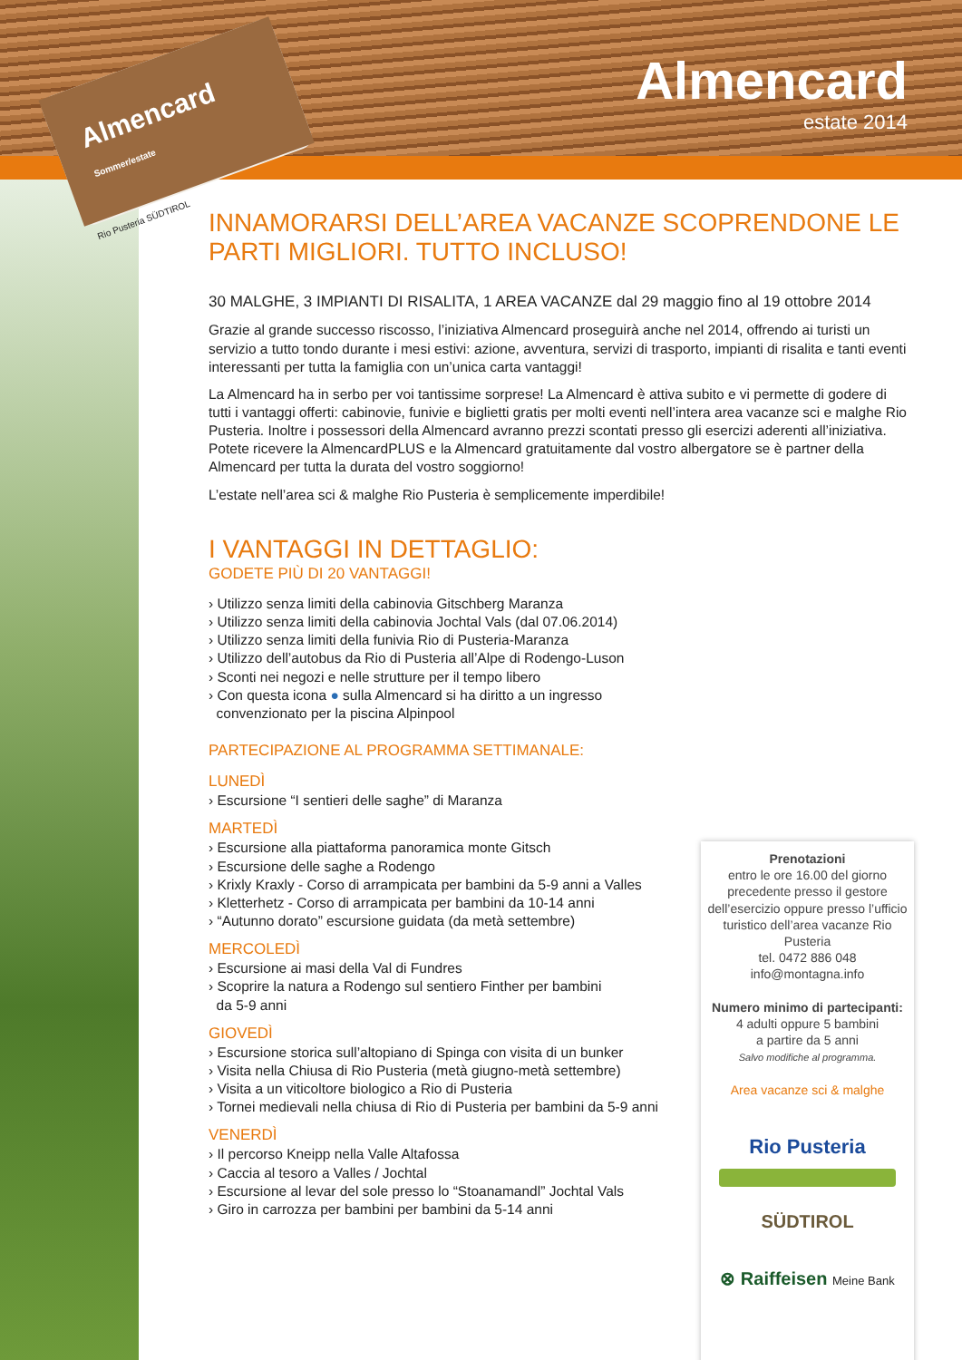Almencard Sommer/estate
Rio Pusteria SÜDTIROL
Almencard
estate 2014
INNAMORARSI DELL’AREA VACANZE SCOPRENDONE LE PARTI MIGLIORI. TUTTO INCLUSO!
30 MALGHE, 3 IMPIANTI DI RISALITA, 1 AREA VACANZE dal 29 maggio fino al 19 ottobre 2014
Grazie al grande successo riscosso, l’iniziativa Almencard proseguirà anche nel 2014, offrendo ai turisti un servizio a tutto tondo durante i mesi estivi: azione, avventura, servizi di trasporto, impianti di risalita e tanti eventi interessanti per tutta la famiglia con un’unica carta vantaggi!
La Almencard ha in serbo per voi tantissime sorprese! La Almencard è attiva subito e vi permette di godere di tutti i vantaggi offerti: cabinovie, funivie e biglietti gratis per molti eventi nell’intera area vacanze sci e malghe Rio Pusteria. Inoltre i possessori della Almencard avranno prezzi scontati presso gli esercizi aderenti all’iniziativa. Potete ricevere la AlmencardPLUS e la Almencard gratuitamente dal vostro albergatore se è partner della Almencard per tutta la durata del vostro soggiorno!
L’estate nell’area sci & malghe Rio Pusteria è semplicemente imperdibile!
I VANTAGGI IN DETTAGLIO:
GODETE PIÙ DI 20 VANTAGGI!
› Utilizzo senza limiti della cabinovia Gitschberg Maranza
› Utilizzo senza limiti della cabinovia Jochtal Vals (dal 07.06.2014)
› Utilizzo senza limiti della funivia Rio di Pusteria-Maranza
› Utilizzo dell’autobus da Rio di Pusteria all’Alpe di Rodengo-Luson
› Sconti nei negozi e nelle strutture per il tempo libero
› Con questa icona ● sulla Almencard si ha diritto a un ingresso
convenzionato per la piscina Alpinpool
PARTECIPAZIONE AL PROGRAMMA SETTIMANALE:
LUNEDÌ
› Escursione “I sentieri delle saghe” di Maranza
MARTEDÌ
› Escursione alla piattaforma panoramica monte Gitsch
› Escursione delle saghe a Rodengo
› Krixly Kraxly - Corso di arrampicata per bambini da 5-9 anni a Valles
› Kletterhetz - Corso di arrampicata per bambini da 10-14 anni
› “Autunno dorato” escursione guidata (da metà settembre)
MERCOLEDÌ
› Escursione ai masi della Val di Fundres
› Scoprire la natura a Rodengo sul sentiero Finther per bambini
da 5-9 anni
GIOVEDÌ
› Escursione storica sull’altopiano di Spinga con visita di un bunker
› Visita nella Chiusa di Rio Pusteria (metà giugno-metà settembre)
› Visita a un viticoltore biologico a Rio di Pusteria
› Tornei medievali nella chiusa di Rio di Pusteria per bambini da 5-9 anni
VENERDÌ
› Il percorso Kneipp nella Valle Altafossa
› Caccia al tesoro a Valles / Jochtal
› Escursione al levar del sole presso lo “Stoanamandl” Jochtal Vals
› Giro in carrozza per bambini per bambini da 5-14 anni
Prenotazioni
entro le ore 16.00 del giorno precedente presso il gestore dell’esercizio oppure presso l’ufficio turistico dell’area vacanze Rio Pusteria
tel. 0472 886 048
info@montagna.info
Numero minimo di partecipanti:
4 adulti oppure 5 bambini
a partire da 5 anni
Salvo modifiche al programma.
Area vacanze sci & malghe
Rio Pusteria
SÜDTIROL
⊗ Raiffeisen Meine Bank